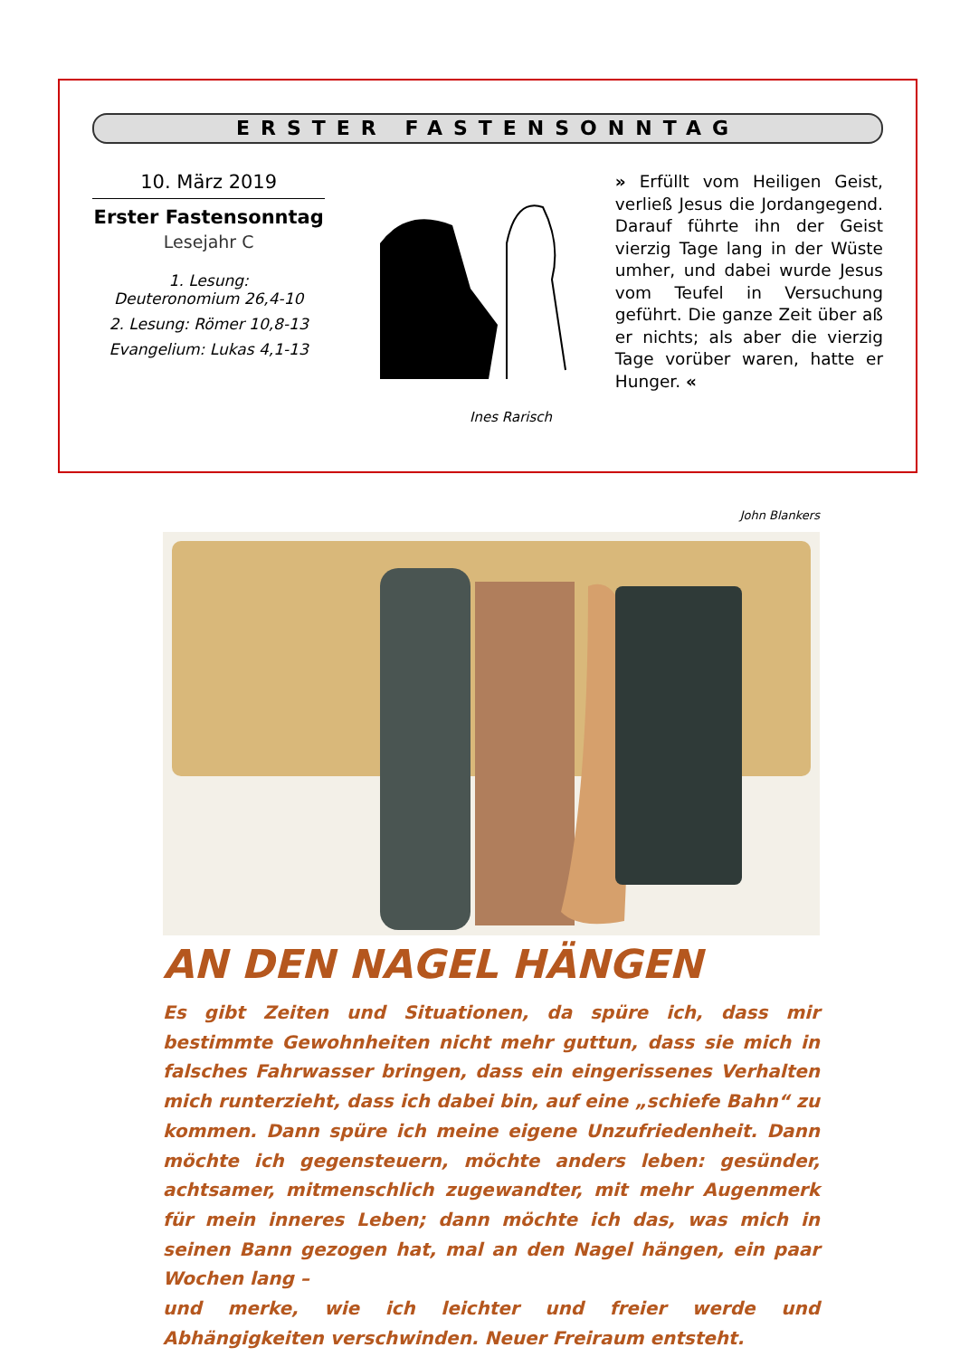ERSTER FASTENSONNTAG
10. März 2019
Erster Fastensonntag
Lesejahr C
1. Lesung:
Deuteronomium 26,4-10
2. Lesung: Römer 10,8-13
Evangelium: Lukas 4,1-13
Ines Rarisch
» Erfüllt vom Heiligen Geist, verließ Jesus die Jordangegend. Darauf führte ihn der Geist vierzig Tage lang in der Wüste umher, und dabei wurde Jesus vom Teufel in Versuchung geführt. Die ganze Zeit über aß er nichts; als aber die vierzig Tage vorüber waren, hatte er Hunger. «
John Blankers
AN DEN NAGEL HÄNGEN
Es gibt Zeiten und Situationen, da spüre ich, dass mir bestimmte Gewohnheiten nicht mehr guttun, dass sie mich in falsches Fahrwasser bringen, dass ein eingerissenes Verhalten mich runterzieht, dass ich dabei bin, auf eine „schiefe Bahn“ zu kommen. Dann spüre ich meine eigene Unzufriedenheit. Dann möchte ich gegensteuern, möchte anders leben: gesünder, achtsamer, mitmenschlich zugewandter, mit mehr Augenmerk für mein inneres Leben; dann möchte ich das, was mich in seinen Bann gezogen hat, mal an den Nagel hängen, ein paar Wochen lang –
und merke, wie ich leichter und freier werde und Abhängigkeiten verschwinden. Neuer Freiraum entsteht.